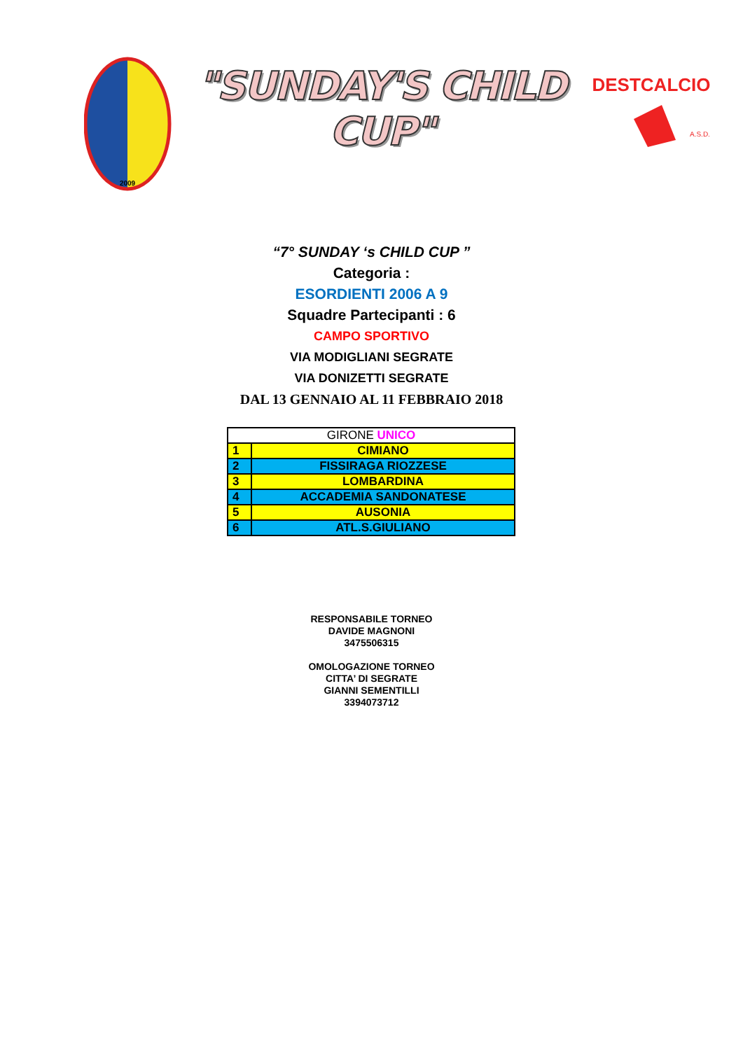2009
"SUNDAY'S CHILD CUP"
DESTCALCIO
A.S.D.
“7° SUNDAY ‘s CHILD CUP ”
Categoria :
ESORDIENTI 2006 A 9
Squadre Partecipanti : 6
CAMPO SPORTIVO
VIA MODIGLIANI SEGRATE
VIA DONIZETTI SEGRATE
DAL 13 GENNAIO AL 11 FEBBRAIO 2018
| GIRONE UNICO | |
| --- | --- |
| 1 | CIMIANO |
| 2 | FISSIRAGA RIOZZESE |
| 3 | LOMBARDINA |
| 4 | ACCADEMIA SANDONATESE |
| 5 | AUSONIA |
| 6 | ATL.S.GIULIANO |
RESPONSABILE TORNEO
DAVIDE MAGNONI
3475506315
OMOLOGAZIONE TORNEO
CITTA’ DI SEGRATE
GIANNI SEMENTILLI
3394073712